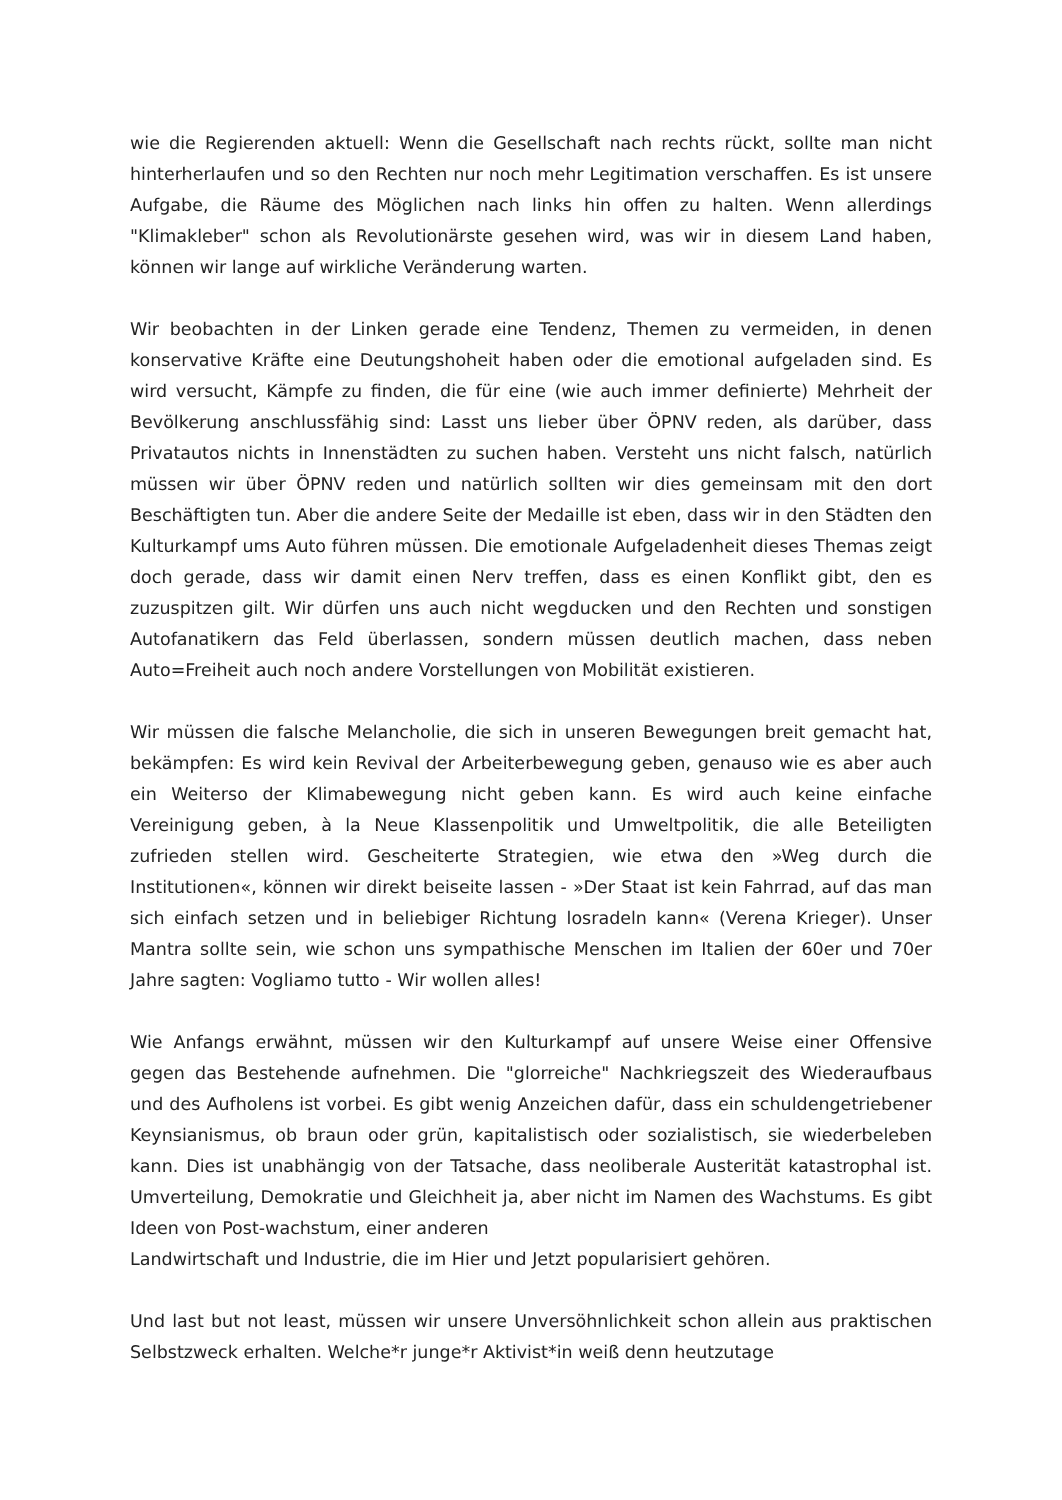wie die Regierenden aktuell: Wenn die Gesellschaft nach rechts rückt, sollte man nicht hinterherlaufen und so den Rechten nur noch mehr Legitimation verschaffen. Es ist unsere Aufgabe, die Räume des Möglichen nach links hin offen zu halten. Wenn allerdings "Klimakleber" schon als Revolutionärste gesehen wird, was wir in diesem Land haben, können wir lange auf wirkliche Veränderung warten.
Wir beobachten in der Linken gerade eine Tendenz, Themen zu vermeiden, in denen konservative Kräfte eine Deutungshoheit haben oder die emotional aufgeladen sind. Es wird versucht, Kämpfe zu finden, die für eine (wie auch immer definierte) Mehrheit der Bevölkerung anschlussfähig sind: Lasst uns lieber über ÖPNV reden, als darüber, dass Privatautos nichts in Innenstädten zu suchen haben. Versteht uns nicht falsch, natürlich müssen wir über ÖPNV reden und natürlich sollten wir dies gemeinsam mit den dort Beschäftigten tun. Aber die andere Seite der Medaille ist eben, dass wir in den Städten den Kulturkampf ums Auto führen müssen. Die emotionale Aufgeladenheit dieses Themas zeigt doch gerade, dass wir damit einen Nerv treffen, dass es einen Konflikt gibt, den es zuzuspitzen gilt. Wir dürfen uns auch nicht wegducken und den Rechten und sonstigen Autofanatikern das Feld überlassen, sondern müssen deutlich machen, dass neben Auto=Freiheit auch noch andere Vorstellungen von Mobilität existieren.
Wir müssen die falsche Melancholie, die sich in unseren Bewegungen breit gemacht hat, bekämpfen: Es wird kein Revival der Arbeiterbewegung geben, genauso wie es aber auch ein Weiterso der Klimabewegung nicht geben kann. Es wird auch keine einfache Vereinigung geben, à la Neue Klassenpolitik und Umweltpolitik, die alle Beteiligten zufrieden stellen wird. Gescheiterte Strategien, wie etwa den »Weg durch die Institutionen«, können wir direkt beiseite lassen - »Der Staat ist kein Fahrrad, auf das man sich einfach setzen und in beliebiger Richtung losradeln kann« (Verena Krieger). Unser Mantra sollte sein, wie schon uns sympathische Menschen im Italien der 60er und 70er Jahre sagten: Vogliamo tutto - Wir wollen alles!
Wie Anfangs erwähnt, müssen wir den Kulturkampf auf unsere Weise einer Offensive gegen das Bestehende aufnehmen. Die "glorreiche" Nachkriegszeit des Wiederaufbaus und des Aufholens ist vorbei. Es gibt wenig Anzeichen dafür, dass ein schuldengetriebener Keynsianismus, ob braun oder grün, kapitalistisch oder sozialistisch, sie wiederbeleben kann. Dies ist unabhängig von der Tatsache, dass neoliberale Austerität katastrophal ist. Umverteilung, Demokratie und Gleichheit ja, aber nicht im Namen des Wachstums. Es gibt Ideen von Post-wachstum, einer anderen
Landwirtschaft und Industrie, die im Hier und Jetzt popularisiert gehören.
Und last but not least, müssen wir unsere Unversöhnlichkeit schon allein aus praktischen Selbstzweck erhalten. Welche*r junge*r Aktivist*in weiß denn heutzutage